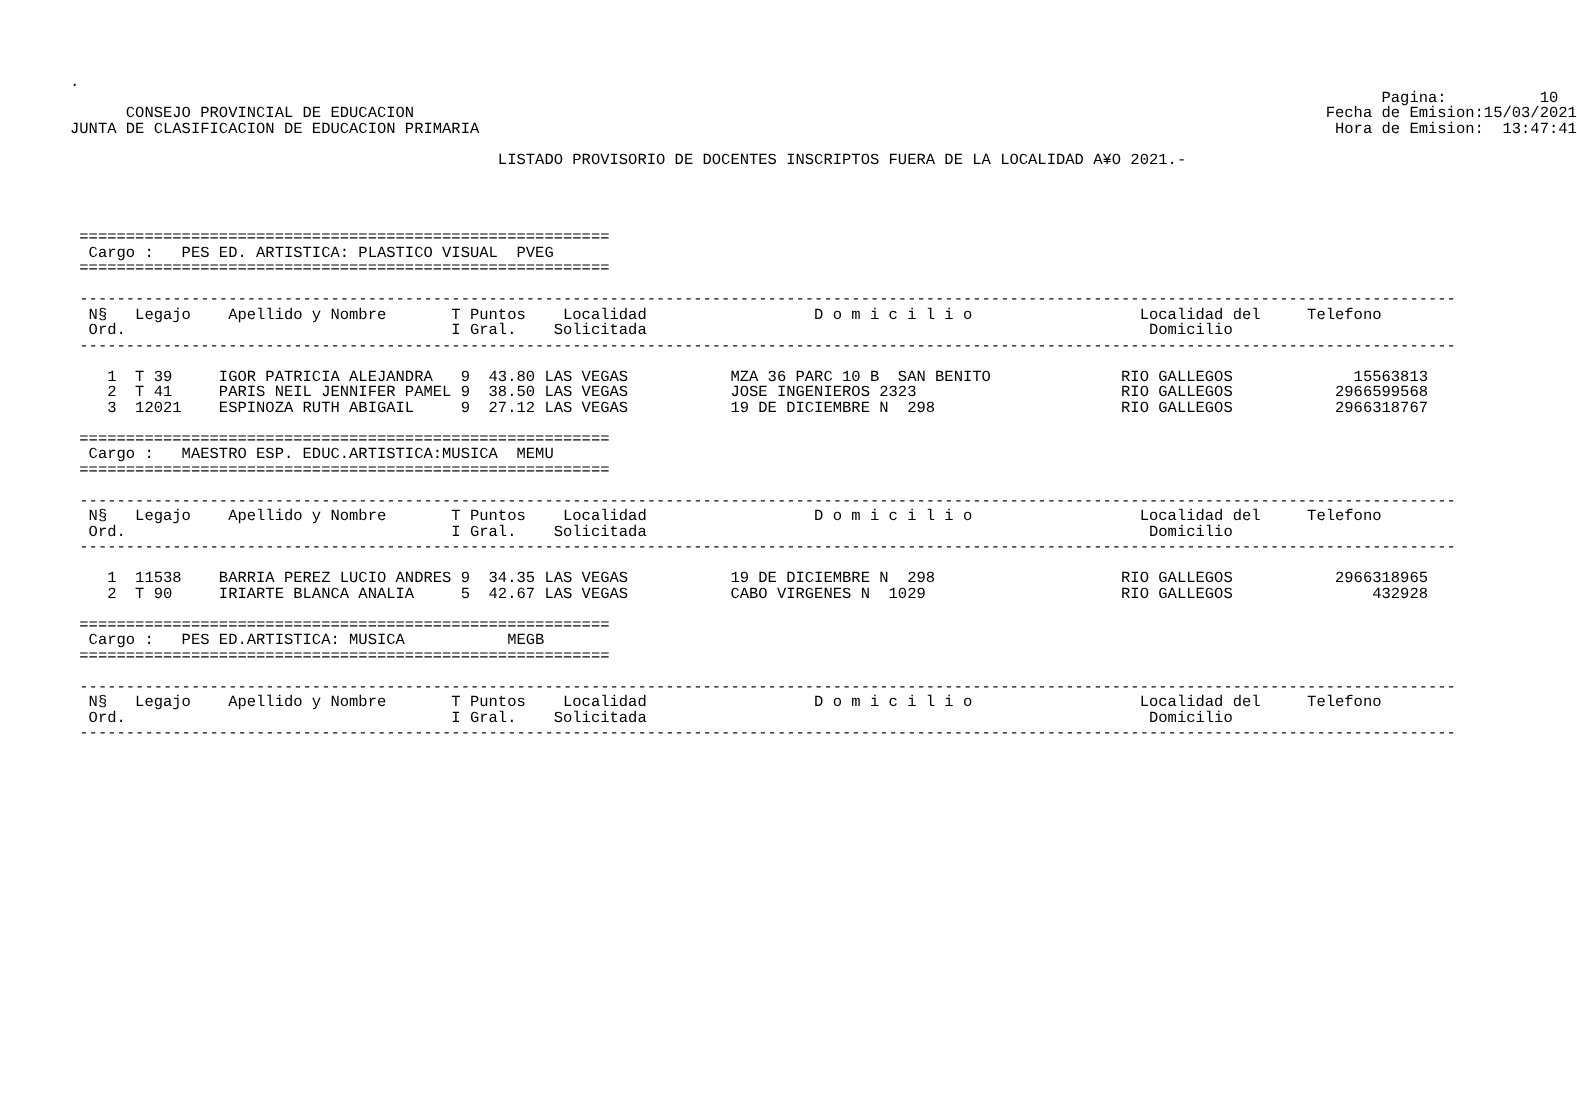.
                                                                                                                                             Pagina:          10
      CONSEJO PROVINCIAL DE EDUCACION                                                                                                  Fecha de Emision:15/03/2021
JUNTA DE CLASIFICACION DE EDUCACION PRIMARIA                                                                                            Hora de Emision:  13:47:41

                                              LISTADO PROVISORIO DE DOCENTES INSCRIPTOS FUERA DE LA LOCALIDAD A¥O 2021.-




 =========================================================
  Cargo :   PES ED. ARTISTICA: PLASTICO VISUAL  PVEG
 =========================================================

 ----------------------------------------------------------------------------------------------------------------------------------------------------
  N§   Legajo    Apellido y Nombre       T Puntos    Localidad                  D o m i c i l i o                  Localidad del     Telefono
  Ord.                                   I Gral.    Solicitada                                                      Domicilio
 ----------------------------------------------------------------------------------------------------------------------------------------------------

    1  T 39     IGOR PATRICIA ALEJANDRA   9  43.80 LAS VEGAS           MZA 36 PARC 10 B  SAN BENITO              RIO GALLEGOS             15563813
    2  T 41     PARIS NEIL JENNIFER PAMEL 9  38.50 LAS VEGAS           JOSE INGENIEROS 2323                      RIO GALLEGOS           2966599568
    3  12021    ESPINOZA RUTH ABIGAIL     9  27.12 LAS VEGAS           19 DE DICIEMBRE N  298                    RIO GALLEGOS           2966318767

 =========================================================
  Cargo :   MAESTRO ESP. EDUC.ARTISTICA:MUSICA  MEMU
 =========================================================

 ----------------------------------------------------------------------------------------------------------------------------------------------------
  N§   Legajo    Apellido y Nombre       T Puntos    Localidad                  D o m i c i l i o                  Localidad del     Telefono
  Ord.                                   I Gral.    Solicitada                                                      Domicilio
 ----------------------------------------------------------------------------------------------------------------------------------------------------

    1  11538    BARRIA PEREZ LUCIO ANDRES 9  34.35 LAS VEGAS           19 DE DICIEMBRE N  298                    RIO GALLEGOS           2966318965
    2  T 90     IRIARTE BLANCA ANALIA     5  42.67 LAS VEGAS           CABO VIRGENES N  1029                     RIO GALLEGOS               432928

 =========================================================
  Cargo :   PES ED.ARTISTICA: MUSICA           MEGB
 =========================================================

 ----------------------------------------------------------------------------------------------------------------------------------------------------
  N§   Legajo    Apellido y Nombre       T Puntos    Localidad                  D o m i c i l i o                  Localidad del     Telefono
  Ord.                                   I Gral.    Solicitada                                                      Domicilio
 ----------------------------------------------------------------------------------------------------------------------------------------------------